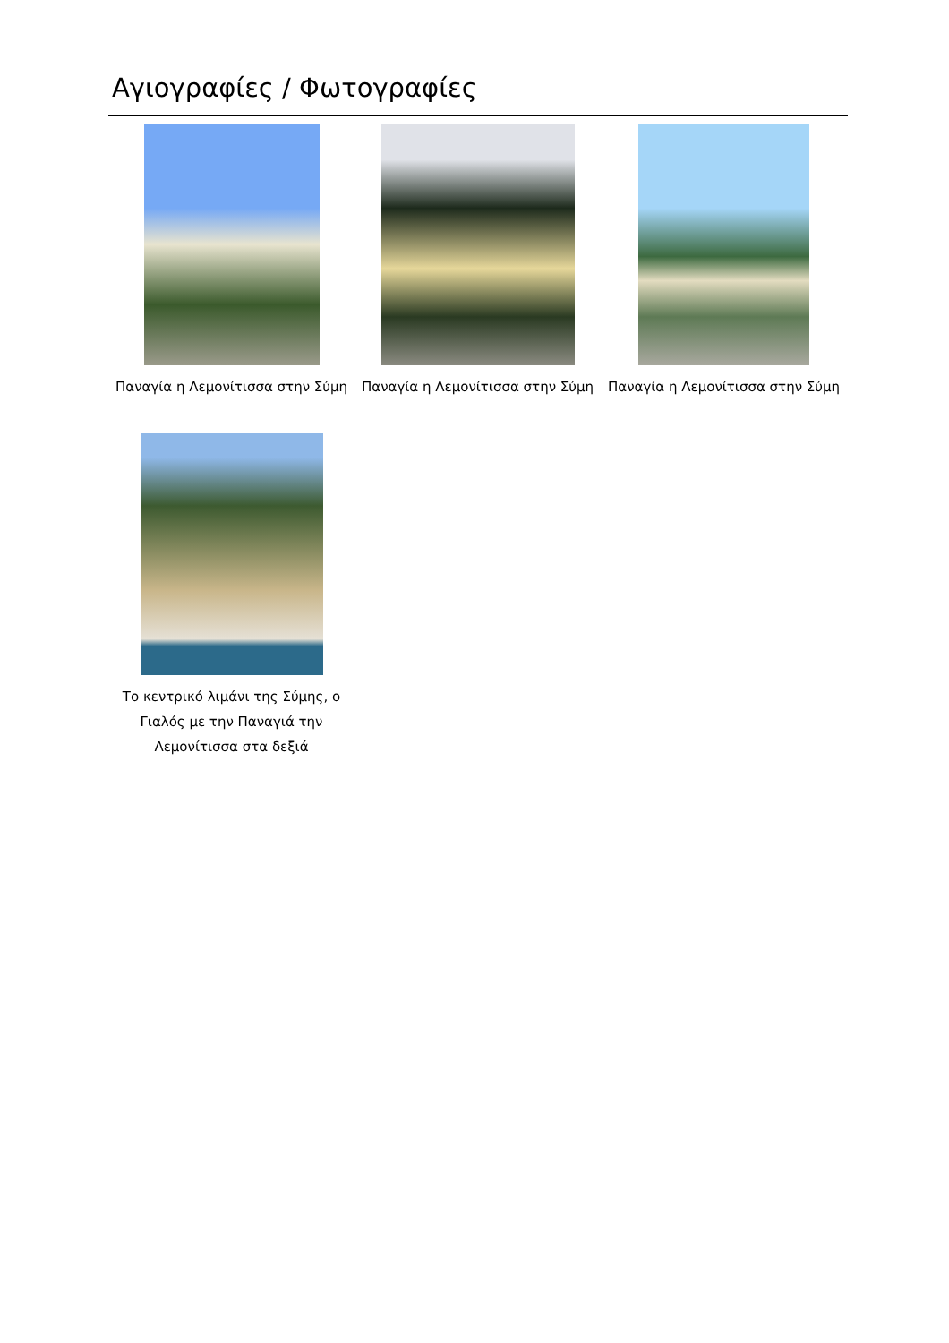Αγιογραφίες / Φωτογραφίες
Παναγία η Λεμονίτισσα στην Σύμη
Παναγία η Λεμονίτισσα στην Σύμη
Παναγία η Λεμονίτισσα στην Σύμη
Το κεντρικό λιμάνι της Σύμης, ο Γιαλός με την Παναγιά την Λεμονίτισσα στα δεξιά